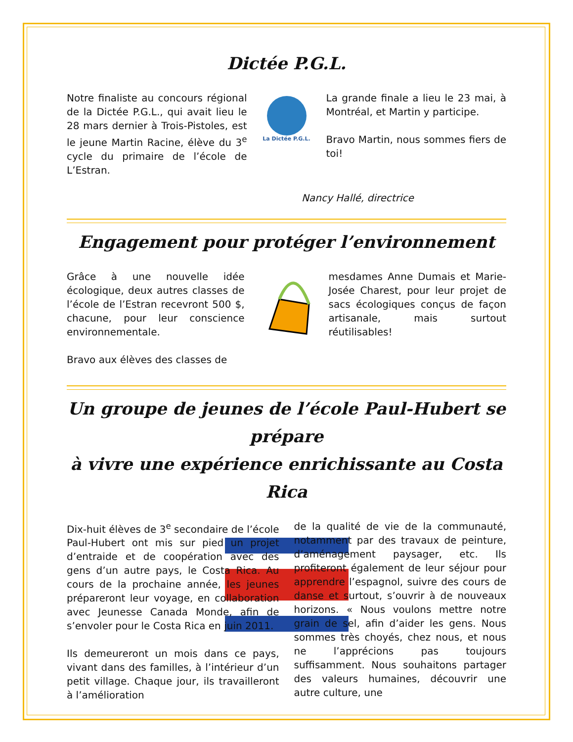Dictée P.G.L.
Notre finaliste au concours régional de la Dictée P.G.L., qui avait lieu le 28 mars dernier à Trois-Pistoles, est le jeune Martin Racine, élève du 3<sup>e</sup> cycle du primaire de l’école de L’Estran.
La Dictée P.G.L.
La grande finale a lieu le 23 mai, à Montréal, et Martin y participe.
Bravo Martin, nous sommes fiers de toi!
Nancy Hallé, directrice
Engagement pour protéger l’environnement
Grâce à une nouvelle idée écologique, deux autres classes de l’école de l’Estran recevront 500 $, chacune, pour leur conscience environnementale.
Bravo aux élèves des classes de
mesdames Anne Dumais et Marie-Josée Charest, pour leur projet de sacs écologiques conçus de façon artisanale, mais surtout réutilisables!
Un groupe de jeunes de l’école Paul-Hubert se prépare
à vivre une expérience enrichissante au Costa Rica
Dix-huit élèves de 3<sup>e</sup> secondaire de l’école Paul-Hubert ont mis sur pied un projet d’entraide et de coopération avec des gens d’un autre pays, le Costa Rica. Au cours de la prochaine année, les jeunes prépareront leur voyage, en collaboration avec Jeunesse Canada Monde, afin de s’envoler pour le Costa Rica en juin 2011.
Ils demeureront un mois dans ce pays, vivant dans des familles, à l’intérieur d’un petit village. Chaque jour, ils travailleront à l’amélioration
de la qualité de vie de la communauté, notamment par des travaux de peinture, d’aménagement paysager, etc. Ils profiteront également de leur séjour pour apprendre l’espagnol, suivre des cours de danse et surtout, s’ouvrir à de nouveaux horizons. « Nous voulons mettre notre grain de sel, afin d’aider les gens. Nous sommes très choyés, chez nous, et nous ne l’apprécions pas toujours suffisamment. Nous souhaitons partager des valeurs humaines, découvrir une autre culture, une